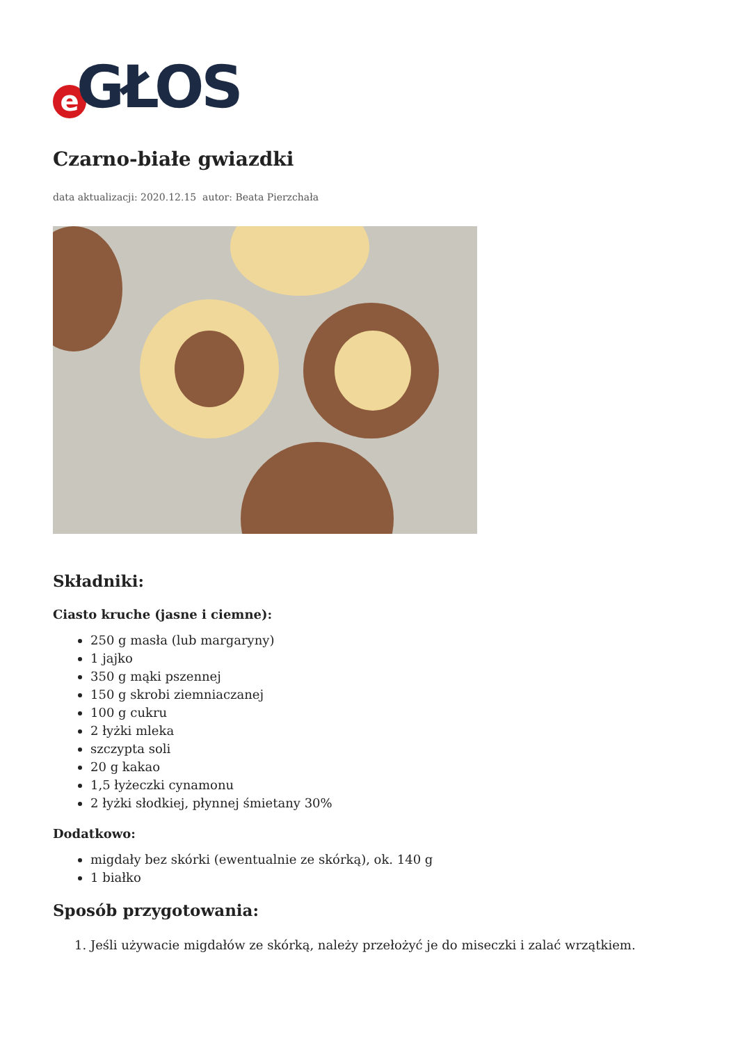e GŁOS
Czarno-białe gwiazdki
data aktualizacji: 2020.12.15 autor: Beata Pierzchała
Składniki:
Ciasto kruche (jasne i ciemne):
250 g masła (lub margaryny)
1 jajko
350 g mąki pszennej
150 g skrobi ziemniaczanej
100 g cukru
2 łyżki mleka
szczypta soli
20 g kakao
1,5 łyżeczki cynamonu
2 łyżki słodkiej, płynnej śmietany 30%
Dodatkowo:
migdały bez skórki (ewentualnie ze skórką), ok. 140 g
1 białko
Sposób przygotowania:
1. Jeśli używacie migdałów ze skórką, należy przełożyć je do miseczki i zalać wrzątkiem.